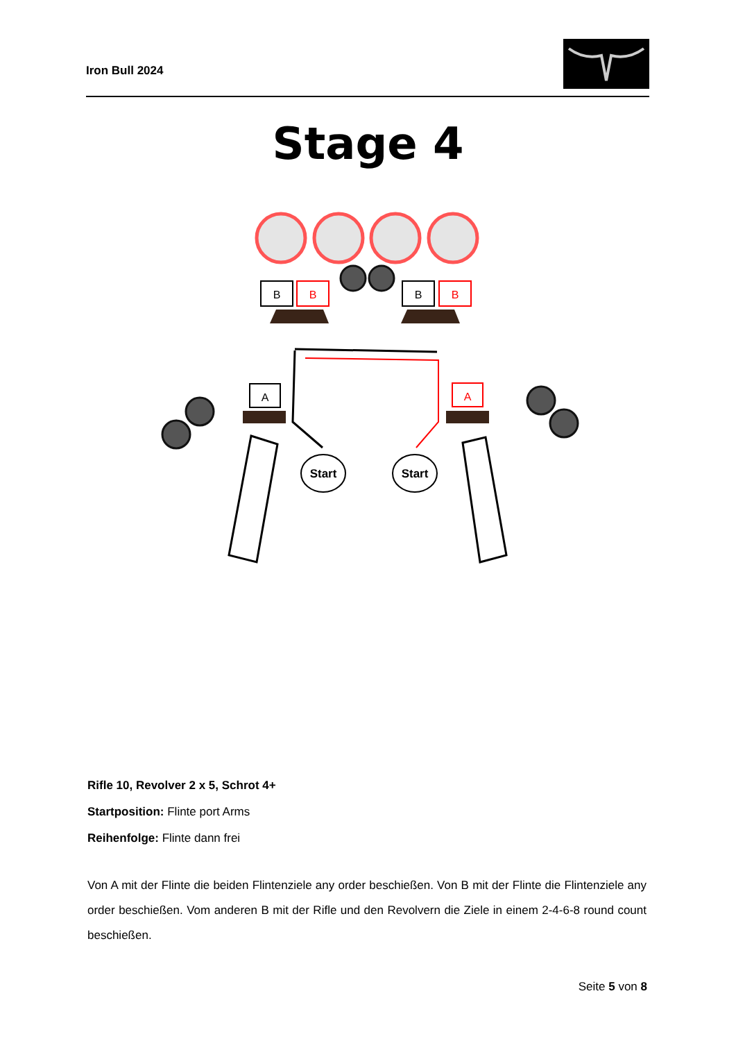Iron Bull 2024
Stage 4
B
B
B
B
A
A
Start
Start
Rifle 10, Revolver 2 x 5, Schrot 4+
Startposition: Flinte port Arms
Reihenfolge: Flinte dann frei
Von A mit der Flinte die beiden Flintenziele any order beschießen. Von B mit der Flinte die Flintenziele any order beschießen. Vom anderen B mit der Rifle und den Revolvern die Ziele in einem 2-4-6-8 round count beschießen.
Seite 5 von 8